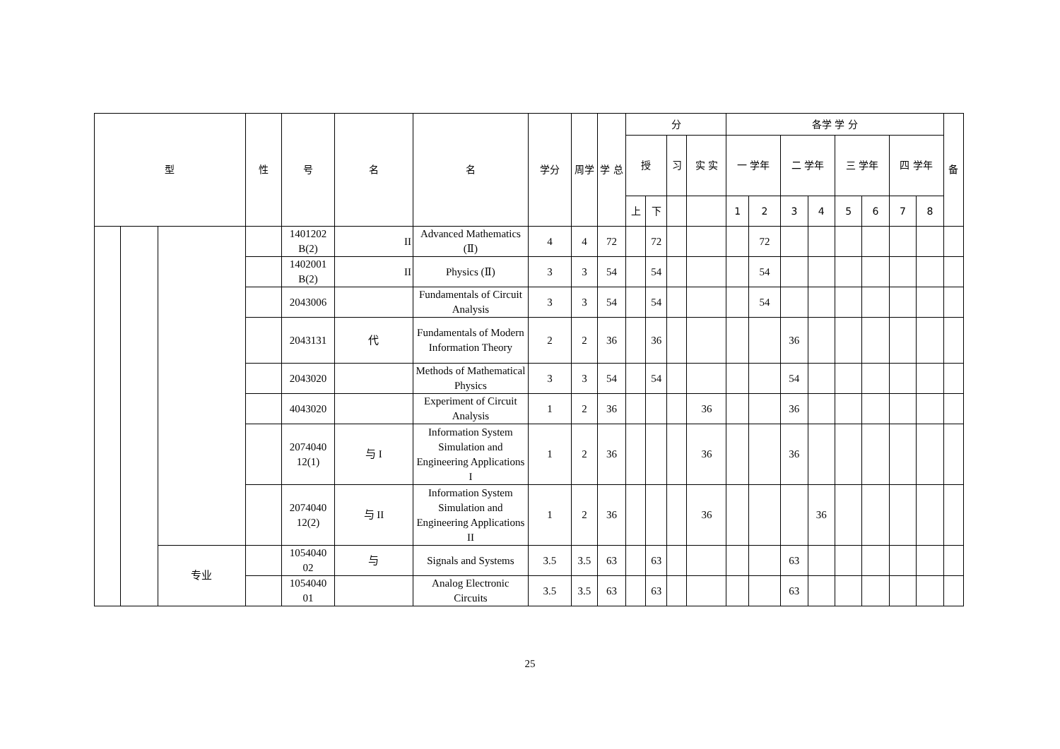| 型 | | | 性 | 号 | 名 | 名 | 学分 | 周学 | 学 总 | 分 | | | | 各学 学 分 | | | | | | | | 备 |
| --- | --- | --- | --- | --- | --- | --- | --- | --- | --- | --- | --- | --- | --- | --- | --- | --- | --- | --- | --- | --- | --- | --- |
| | | | | | | | | | | 授 | | 习 | 实 实 | 一 学年 | | 二 学年 | | 三 学年 | | 四 学年 | | |
| | | | | | | | | | | 上 | 下 | | | 1 | 2 | 3 | 4 | 5 | 6 | 7 | 8 | |
| | | | | 1401202 B(2) | II | Advanced Mathematics (Ⅱ) | 4 | 4 | 72 | | 72 | | | | 72 | | | | | | | |
| | | | | 1402001 B(2) | II | Physics (Ⅱ) | 3 | 3 | 54 | | 54 | | | | 54 | | | | | | | |
| | | | | 2043006 | | Fundamentals of Circuit Analysis | 3 | 3 | 54 | | 54 | | | | 54 | | | | | | | |
| | | | | 2043131 | 代 | Fundamentals of Modern Information Theory | 2 | 2 | 36 | | 36 | | | | | 36 | | | | | | |
| | | | | 2043020 | | Methods of Mathematical Physics | 3 | 3 | 54 | | 54 | | | | | 54 | | | | | | |
| | | | | 4043020 | | Experiment of Circuit Analysis | 1 | 2 | 36 | | | | 36 | | | 36 | | | | | | |
| | | | | 2074040 12(1) | 与 I | Information System Simulation and Engineering Applications I | 1 | 2 | 36 | | | | 36 | | | 36 | | | | | | |
| | | | | 2074040 12(2) | 与 II | Information System Simulation and Engineering Applications II | 1 | 2 | 36 | | | | 36 | | | | 36 | | | | | |
| | | 专业 | | 1054040 02 | 与 | Signals and Systems | 3.5 | 3.5 | 63 | | 63 | | | | | 63 | | | | | | |
| | | | | 1054040 01 | | Analog Electronic Circuits | 3.5 | 3.5 | 63 | | 63 | | | | | 63 | | | | | | |
25